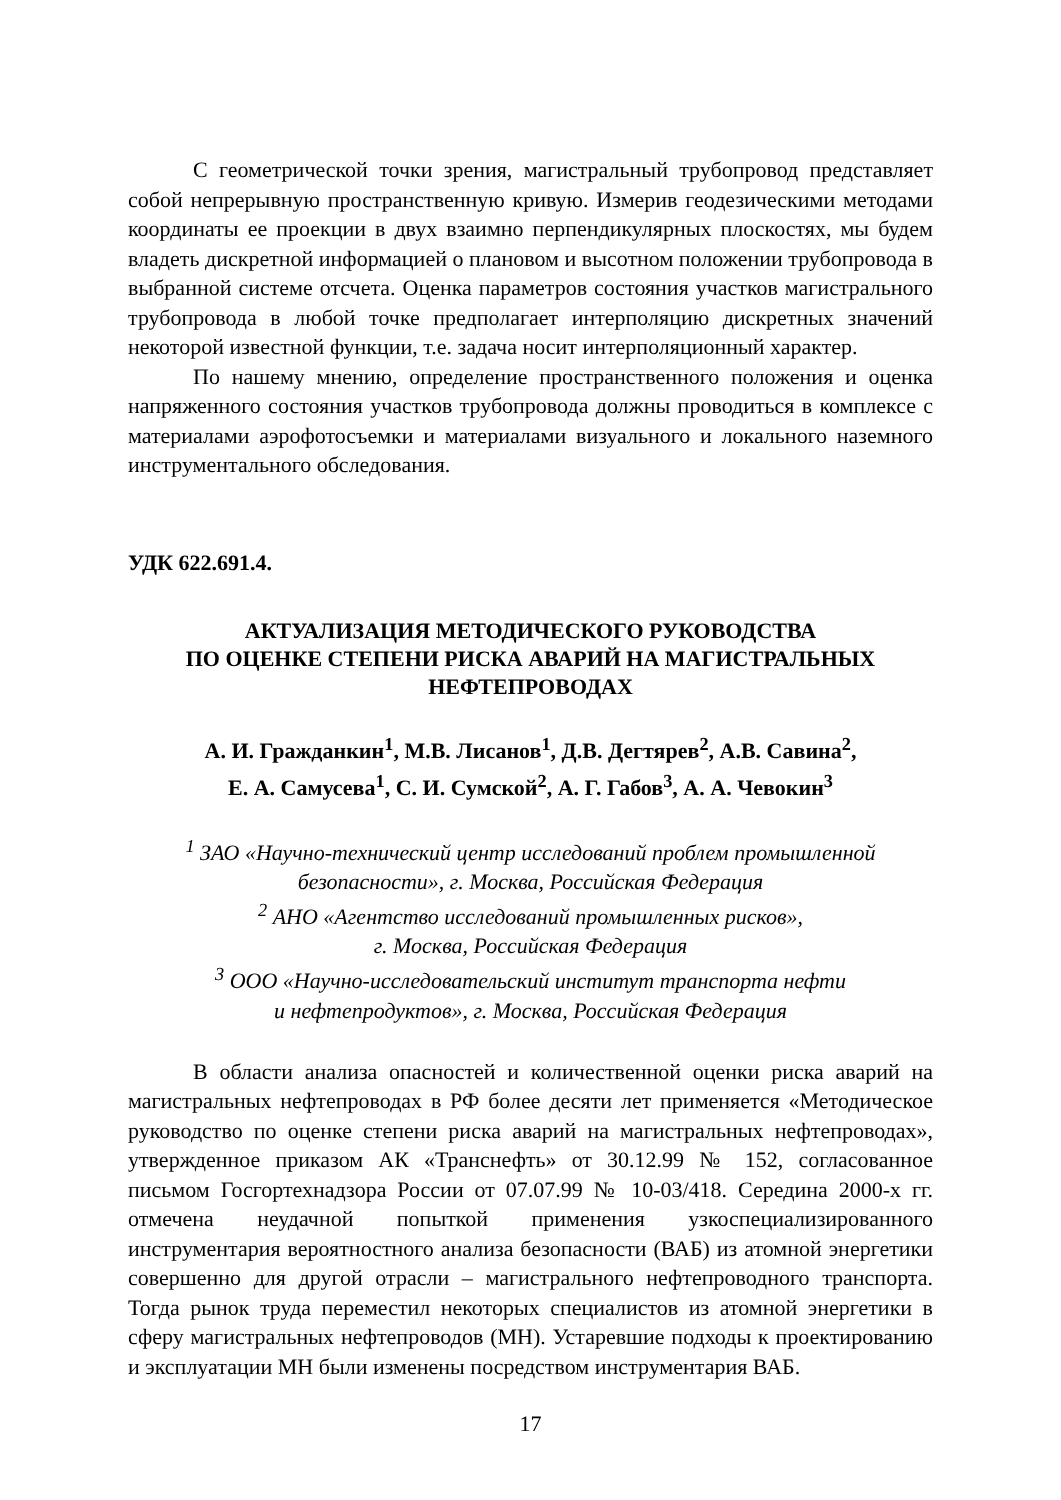С геометрической точки зрения, магистральный трубопровод представляет собой непрерывную пространственную кривую. Измерив геодезическими методами координаты ее проекции в двух взаимно перпендикулярных плоскостях, мы будем владеть дискретной информацией о плановом и высотном положении трубопровода в выбранной системе отсчета. Оценка параметров состояния участков магистрального трубопровода в любой точке предполагает интерполяцию дискретных значений некоторой известной функции, т.е. задача носит интерполяционный характер.
По нашему мнению, определение пространственного положения и оценка напряженного состояния участков трубопровода должны проводиться в комплексе с материалами аэрофотосъемки и материалами визуального и локального наземного инструментального обследования.
УДК 622.691.4.
АКТУАЛИЗАЦИЯ МЕТОДИЧЕСКОГО РУКОВОДСТВА
ПО ОЦЕНКЕ СТЕПЕНИ РИСКА АВАРИЙ НА МАГИСТРАЛЬНЫХ
НЕФТЕПРОВОДАХ
А. И. Гражданкин<sup>1</sup>, М.В. Лисанов<sup>1</sup>, Д.В. Дегтярев<sup>2</sup>, А.В. Савина<sup>2</sup>,
Е. А. Самусева<sup>1</sup>, С. И. Сумской<sup>2</sup>, А. Г. Габов<sup>3</sup>, А. А. Чевокин<sup>3</sup>
<sup>1</sup> ЗАО «Научно-технический центр исследований проблем промышленной безопасности», г. Москва, Российская Федерация
<sup>2</sup> АНО «Агентство исследований промышленных рисков»,
г. Москва, Российская Федерация
<sup>3</sup> ООО «Научно-исследовательский институт транспорта нефти
и нефтепродуктов», г. Москва, Российская Федерация
В области анализа опасностей и количественной оценки риска аварий на магистральных нефтепроводах в РФ более десяти лет применяется «Методическое руководство по оценке степени риска аварий на магистральных нефтепроводах», утвержденное приказом АК «Транснефть» от 30.12.99 № 152, согласованное письмом Госгортехнадзора России от 07.07.99 № 10-03/418. Середина 2000-х гг. отмечена неудачной попыткой применения узкоспециализированного инструментария вероятностного анализа безопасности (ВАБ) из атомной энергетики совершенно для другой отрасли – магистрального нефтепроводного транспорта. Тогда рынок труда переместил некоторых специалистов из атомной энергетики в сферу магистральных нефтепроводов (МН). Устаревшие подходы к проектированию и эксплуатации МН были изменены посредством инструментария ВАБ.
17